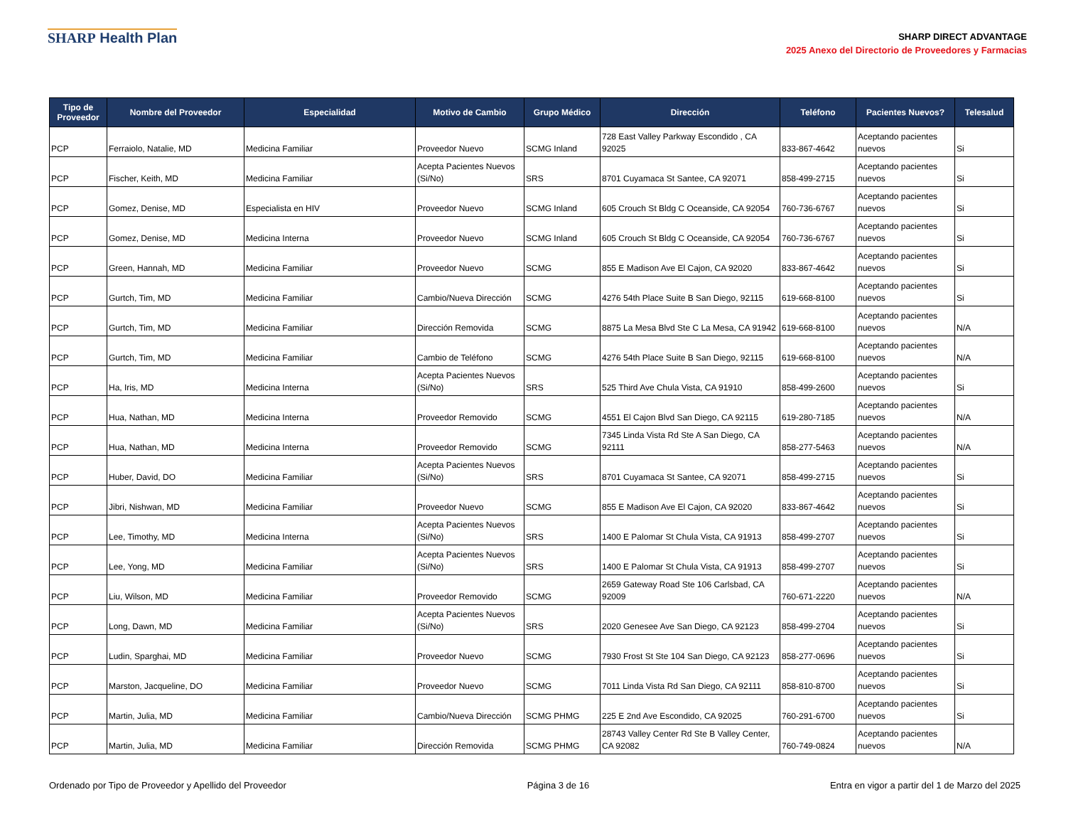SHARP Health Plan
SHARP DIRECT ADVANTAGE
2025 Anexo del Directorio de Proveedores y Farmacias
| Tipo de Proveedor | Nombre del Proveedor | Especialidad | Motivo de Cambio | Grupo Médico | Dirección | Teléfono | Pacientes Nuevos? | Telesalud |
| --- | --- | --- | --- | --- | --- | --- | --- | --- |
| PCP | Ferraiolo, Natalie, MD | Medicina Familiar | Proveedor Nuevo | SCMG Inland | 728 East Valley Parkway Escondido , CA 92025 | 833-867-4642 | Aceptando pacientes nuevos | Si |
| PCP | Fischer, Keith, MD | Medicina Familiar | Acepta Pacientes Nuevos (Si/No) | SRS | 8701 Cuyamaca St Santee, CA 92071 | 858-499-2715 | Aceptando pacientes nuevos | Si |
| PCP | Gomez, Denise, MD | Especialista en HIV | Proveedor Nuevo | SCMG Inland | 605 Crouch St Bldg C Oceanside, CA 92054 | 760-736-6767 | Aceptando pacientes nuevos | Si |
| PCP | Gomez, Denise, MD | Medicina Interna | Proveedor Nuevo | SCMG Inland | 605 Crouch St Bldg C Oceanside, CA 92054 | 760-736-6767 | Aceptando pacientes nuevos | Si |
| PCP | Green, Hannah, MD | Medicina Familiar | Proveedor Nuevo | SCMG | 855 E Madison Ave El Cajon, CA 92020 | 833-867-4642 | Aceptando pacientes nuevos | Si |
| PCP | Gurtch, Tim, MD | Medicina Familiar | Cambio/Nueva Dirección | SCMG | 4276 54th Place Suite B San Diego, 92115 | 619-668-8100 | Aceptando pacientes nuevos | Si |
| PCP | Gurtch, Tim, MD | Medicina Familiar | Dirección Removida | SCMG | 8875 La Mesa Blvd Ste C La Mesa, CA 91942 | 619-668-8100 | Aceptando pacientes nuevos | N/A |
| PCP | Gurtch, Tim, MD | Medicina Familiar | Cambio de Teléfono | SCMG | 4276 54th Place Suite B San Diego, 92115 | 619-668-8100 | Aceptando pacientes nuevos | N/A |
| PCP | Ha, Iris, MD | Medicina Interna | Acepta Pacientes Nuevos (Si/No) | SRS | 525 Third Ave Chula Vista, CA 91910 | 858-499-2600 | Aceptando pacientes nuevos | Si |
| PCP | Hua, Nathan, MD | Medicina Interna | Proveedor Removido | SCMG | 4551 El Cajon Blvd San Diego, CA 92115 | 619-280-7185 | Aceptando pacientes nuevos | N/A |
| PCP | Hua, Nathan, MD | Medicina Interna | Proveedor Removido | SCMG | 7345 Linda Vista Rd Ste A San Diego, CA 92111 | 858-277-5463 | Aceptando pacientes nuevos | N/A |
| PCP | Huber, David, DO | Medicina Familiar | Acepta Pacientes Nuevos (Si/No) | SRS | 8701 Cuyamaca St Santee, CA 92071 | 858-499-2715 | Aceptando pacientes nuevos | Si |
| PCP | Jibri, Nishwan, MD | Medicina Familiar | Proveedor Nuevo | SCMG | 855 E Madison Ave El Cajon, CA 92020 | 833-867-4642 | Aceptando pacientes nuevos | Si |
| PCP | Lee, Timothy, MD | Medicina Interna | Acepta Pacientes Nuevos (Si/No) | SRS | 1400 E Palomar St Chula Vista, CA 91913 | 858-499-2707 | Aceptando pacientes nuevos | Si |
| PCP | Lee, Yong, MD | Medicina Familiar | Acepta Pacientes Nuevos (Si/No) | SRS | 1400 E Palomar St Chula Vista, CA 91913 | 858-499-2707 | Aceptando pacientes nuevos | Si |
| PCP | Liu, Wilson, MD | Medicina Familiar | Proveedor Removido | SCMG | 2659 Gateway Road Ste 106 Carlsbad, CA 92009 | 760-671-2220 | Aceptando pacientes nuevos | N/A |
| PCP | Long, Dawn, MD | Medicina Familiar | Acepta Pacientes Nuevos (Si/No) | SRS | 2020 Genesee Ave San Diego, CA 92123 | 858-499-2704 | Aceptando pacientes nuevos | Si |
| PCP | Ludin, Sparghai, MD | Medicina Familiar | Proveedor Nuevo | SCMG | 7930 Frost St Ste 104 San Diego, CA 92123 | 858-277-0696 | Aceptando pacientes nuevos | Si |
| PCP | Marston, Jacqueline, DO | Medicina Familiar | Proveedor Nuevo | SCMG | 7011 Linda Vista Rd San Diego, CA 92111 | 858-810-8700 | Aceptando pacientes nuevos | Si |
| PCP | Martin, Julia, MD | Medicina Familiar | Cambio/Nueva Dirección | SCMG PHMG | 225 E 2nd Ave Escondido, CA 92025 | 760-291-6700 | Aceptando pacientes nuevos | Si |
| PCP | Martin, Julia, MD | Medicina Familiar | Dirección Removida | SCMG PHMG | 28743 Valley Center Rd Ste B Valley Center, CA 92082 | 760-749-0824 | Aceptando pacientes nuevos | N/A |
Ordenado por Tipo de Proveedor y Apellido del Proveedor Página 3 de 16 Entra en vigor a partir del 1 de Marzo del 2025